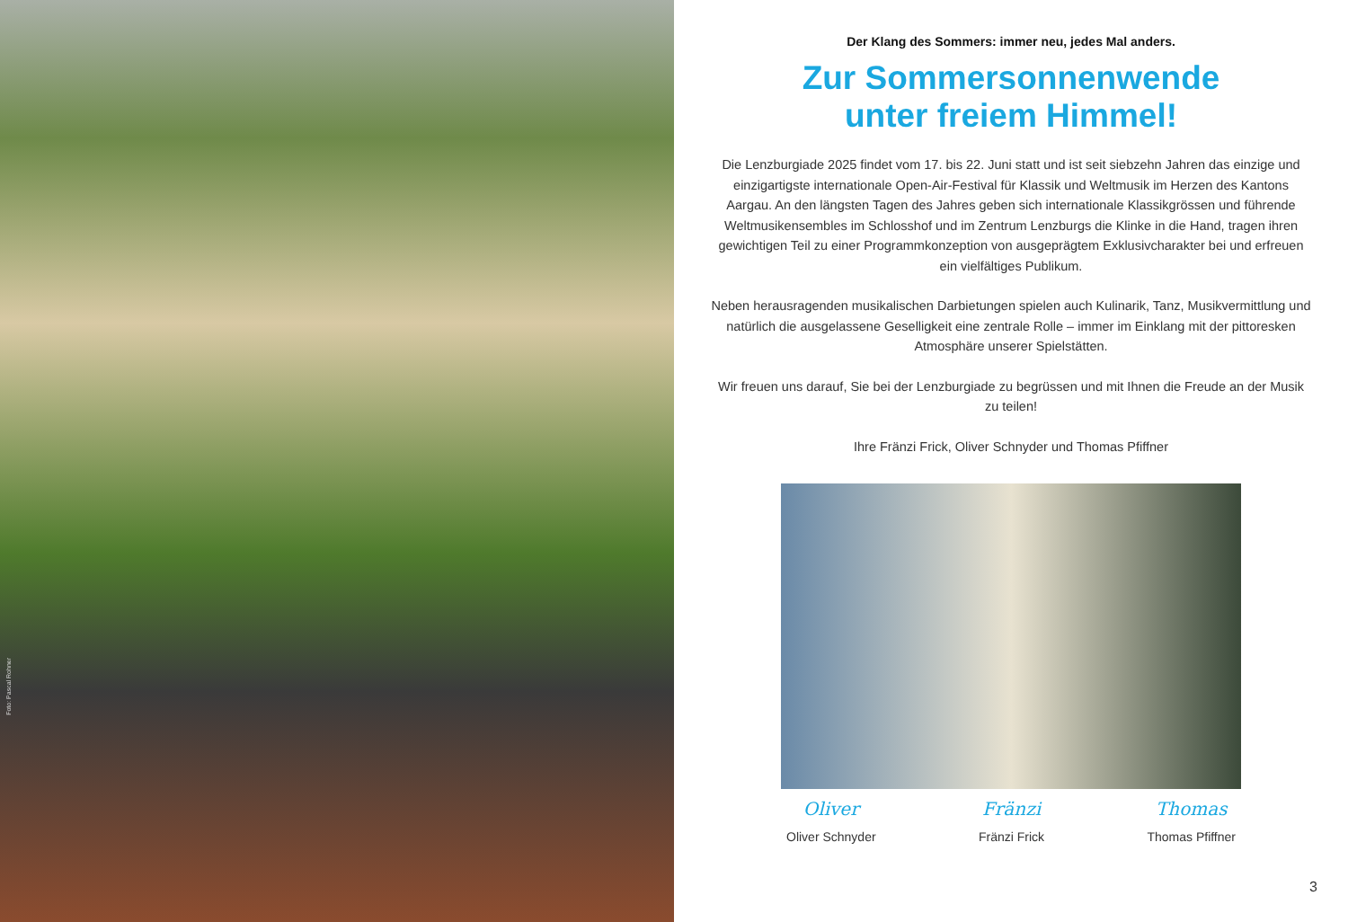Foto: Pascal Rohner
Der Klang des Sommers: immer neu, jedes Mal anders.
Zur Sommersonnenwende
unter freiem Himmel!
Die Lenzburgiade 2025 findet vom 17. bis 22. Juni statt und ist seit siebzehn Jahren das einzige und einzigartigste internationale Open-Air-Festival für Klassik und Weltmusik im Herzen des Kantons Aargau. An den längsten Tagen des Jahres geben sich internationale Klassikgrössen und führende Weltmusikensembles im Schlosshof und im Zentrum Lenzburgs die Klinke in die Hand, tragen ihren gewichtigen Teil zu einer Programmkonzeption von ausgeprägtem Exklusivcharakter bei und erfreuen ein vielfältiges Publikum.
Neben herausragenden musikalischen Darbietungen spielen auch Kulinarik, Tanz, Musikvermittlung und natürlich die ausgelassene Geselligkeit eine zentrale Rolle – immer im Einklang mit der pittoresken Atmosphäre unserer Spielstätten.
Wir freuen uns darauf, Sie bei der Lenzburgiade zu begrüssen und mit Ihnen die Freude an der Musik zu teilen!
Ihre Fränzi Frick, Oliver Schnyder und Thomas Pfiffner
Oliver
Oliver Schnyder
Fränzi
Fränzi Frick
Thomas
Thomas Pfiffner
3